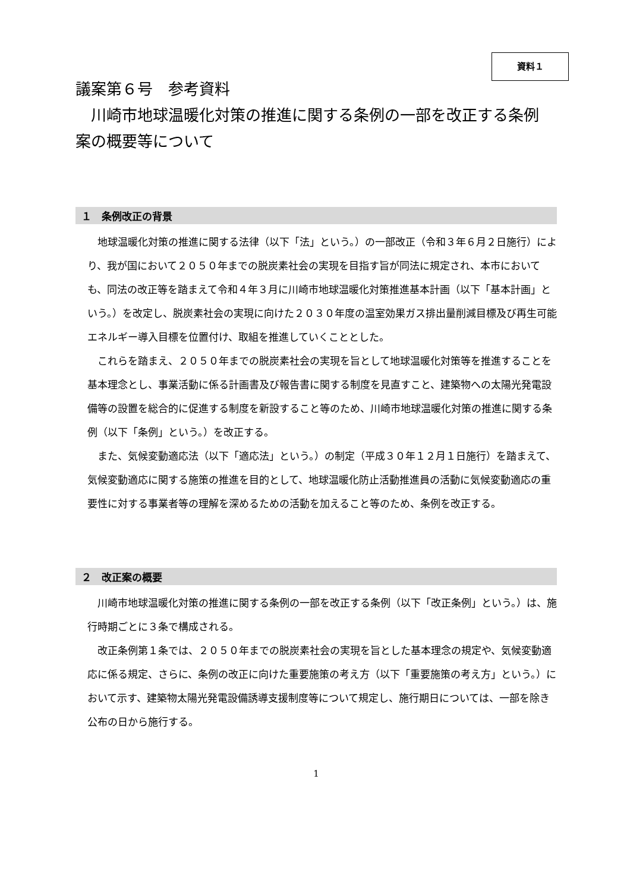資料１
議案第６号　参考資料
　川崎市地球温暖化対策の推進に関する条例の一部を改正する条例案の概要等について
１　条例改正の背景
地球温暖化対策の推進に関する法律（以下「法」という。）の一部改正（令和３年６月２日施行）により、我が国において２０５０年までの脱炭素社会の実現を目指す旨が同法に規定され、本市においても、同法の改正等を踏まえて令和４年３月に川崎市地球温暖化対策推進基本計画（以下「基本計画」という。）を改定し、脱炭素社会の実現に向けた２０３０年度の温室効果ガス排出量削減目標及び再生可能エネルギー導入目標を位置付け、取組を推進していくこととした。
これらを踏まえ、２０５０年までの脱炭素社会の実現を旨として地球温暖化対策等を推進することを基本理念とし、事業活動に係る計画書及び報告書に関する制度を見直すこと、建築物への太陽光発電設備等の設置を総合的に促進する制度を新設すること等のため、川崎市地球温暖化対策の推進に関する条例（以下「条例」という。）を改正する。
また、気候変動適応法（以下「適応法」という。）の制定（平成３０年１２月１日施行）を踏まえて、気候変動適応に関する施策の推進を目的として、地球温暖化防止活動推進員の活動に気候変動適応の重要性に対する事業者等の理解を深めるための活動を加えること等のため、条例を改正する。
２　改正案の概要
川崎市地球温暖化対策の推進に関する条例の一部を改正する条例（以下「改正条例」という。）は、施行時期ごとに３条で構成される。
改正条例第１条では、２０５０年までの脱炭素社会の実現を旨とした基本理念の規定や、気候変動適応に係る規定、さらに、条例の改正に向けた重要施策の考え方（以下「重要施策の考え方」という。）において示す、建築物太陽光発電設備誘導支援制度等について規定し、施行期日については、一部を除き公布の日から施行する。
1